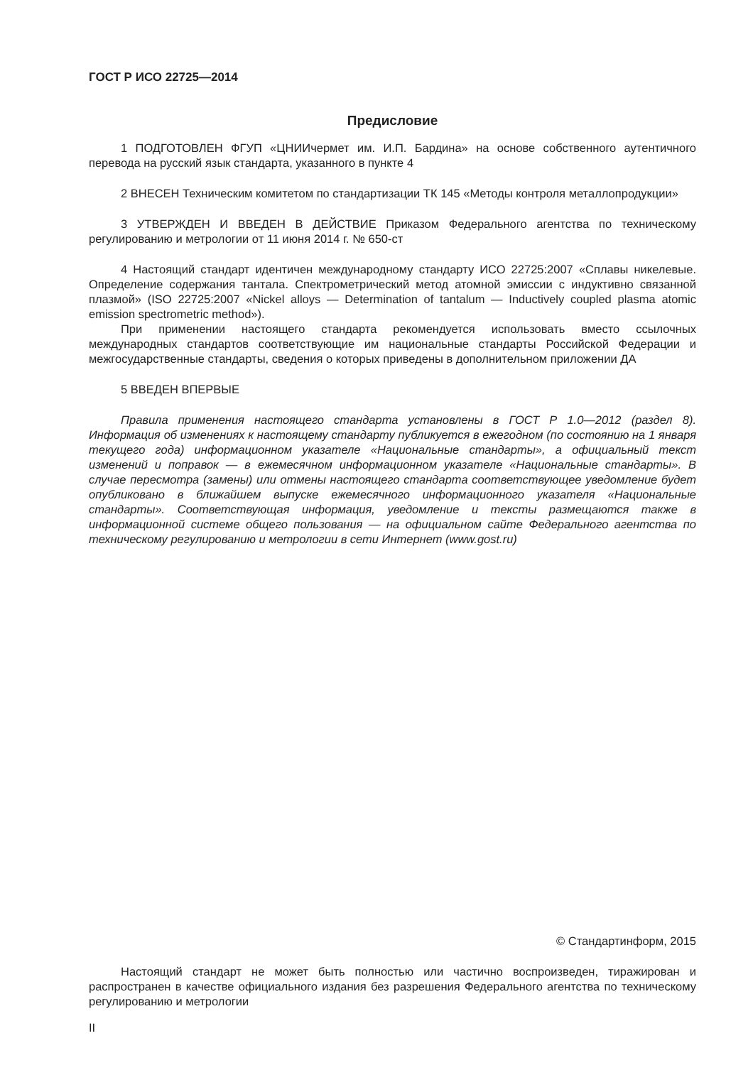ГОСТ Р ИСО 22725—2014
Предисловие
1 ПОДГОТОВЛЕН ФГУП «ЦНИИчермет им. И.П. Бардина» на основе собственного аутентичного перевода на русский язык стандарта, указанного в пункте 4
2 ВНЕСЕН Техническим комитетом по стандартизации ТК 145 «Методы контроля металлопродукции»
3 УТВЕРЖДЕН И ВВЕДЕН В ДЕЙСТВИЕ Приказом Федерального агентства по техническому регулированию и метрологии от 11 июня 2014 г. № 650-ст
4 Настоящий стандарт идентичен международному стандарту ИСО 22725:2007 «Сплавы никелевые. Определение содержания тантала. Спектрометрический метод атомной эмиссии с индуктивно связанной плазмой» (ISO 22725:2007 «Nickel alloys — Determination of tantalum — Inductively coupled plasma atomic emission spectrometric method»).
При применении настоящего стандарта рекомендуется использовать вместо ссылочных международных стандартов соответствующие им национальные стандарты Российской Федерации и межгосударственные стандарты, сведения о которых приведены в дополнительном приложении ДА
5 ВВЕДЕН ВПЕРВЫЕ
Правила применения настоящего стандарта установлены в ГОСТ Р 1.0—2012 (раздел 8). Информация об изменениях к настоящему стандарту публикуется в ежегодном (по состоянию на 1 января текущего года) информационном указателе «Национальные стандарты», а официальный текст изменений и поправок — в ежемесячном информационном указателе «Национальные стандарты». В случае пересмотра (замены) или отмены настоящего стандарта соответствующее уведомление будет опубликовано в ближайшем выпуске ежемесячного информационного указателя «Национальные стандарты». Соответствующая информация, уведомление и тексты размещаются также в информационной системе общего пользования — на официальном сайте Федерального агентства по техническому регулированию и метрологии в сети Интернет (www.gost.ru)
© Стандартинформ, 2015
Настоящий стандарт не может быть полностью или частично воспроизведен, тиражирован и распространен в качестве официального издания без разрешения Федерального агентства по техническому регулированию и метрологии
II